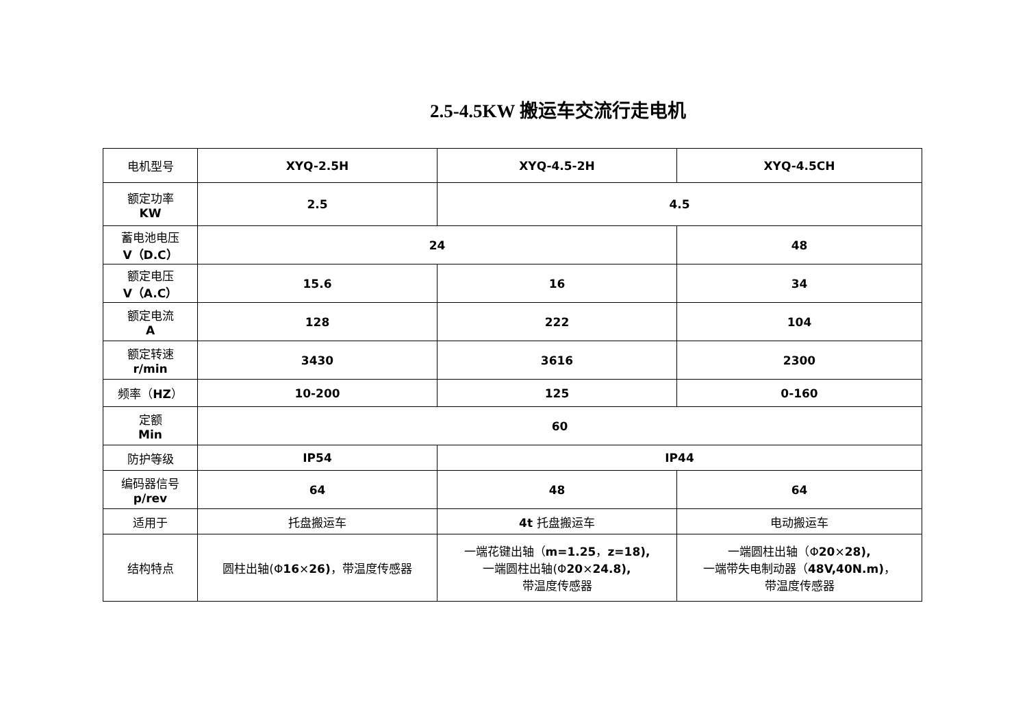2.5-4.5KW 搬运车交流行走电机
| 电机型号 | XYQ-2.5H | XYQ-4.5-2H | XYQ-4.5CH |
| 额定功率 KW | 2.5 | 4.5 | |
| 蓄电池电压 V（D.C） | 24 | | 48 |
| 额定电压 V（A.C） | 15.6 | 16 | 34 |
| 额定电流 A | 128 | 222 | 104 |
| 额定转速 r/min | 3430 | 3616 | 2300 |
| 频率（ HZ ） | 10-200 | 125 | 0-160 |
| 定额 Min | 60 | | |
| 防护等级 | IP54 | IP44 | |
| 编码器信号 p/rev | 64 | 48 | 64 |
| 适用于 | 托盘搬运车 | 4t 托盘搬运车 | 电动搬运车 |
| 结构特点 | 圆柱出轴(Φ 16 × 26) ，带温度传感器 | 一端花键出轴（ m=1.25 ， z=18), 一端圆柱出轴(Φ 20 × 24.8), 带温度传感器 | 一端圆柱出轴（Φ 20 × 28), 一端带失电制动器（ 48V,40N.m) ， 带温度传感器 |